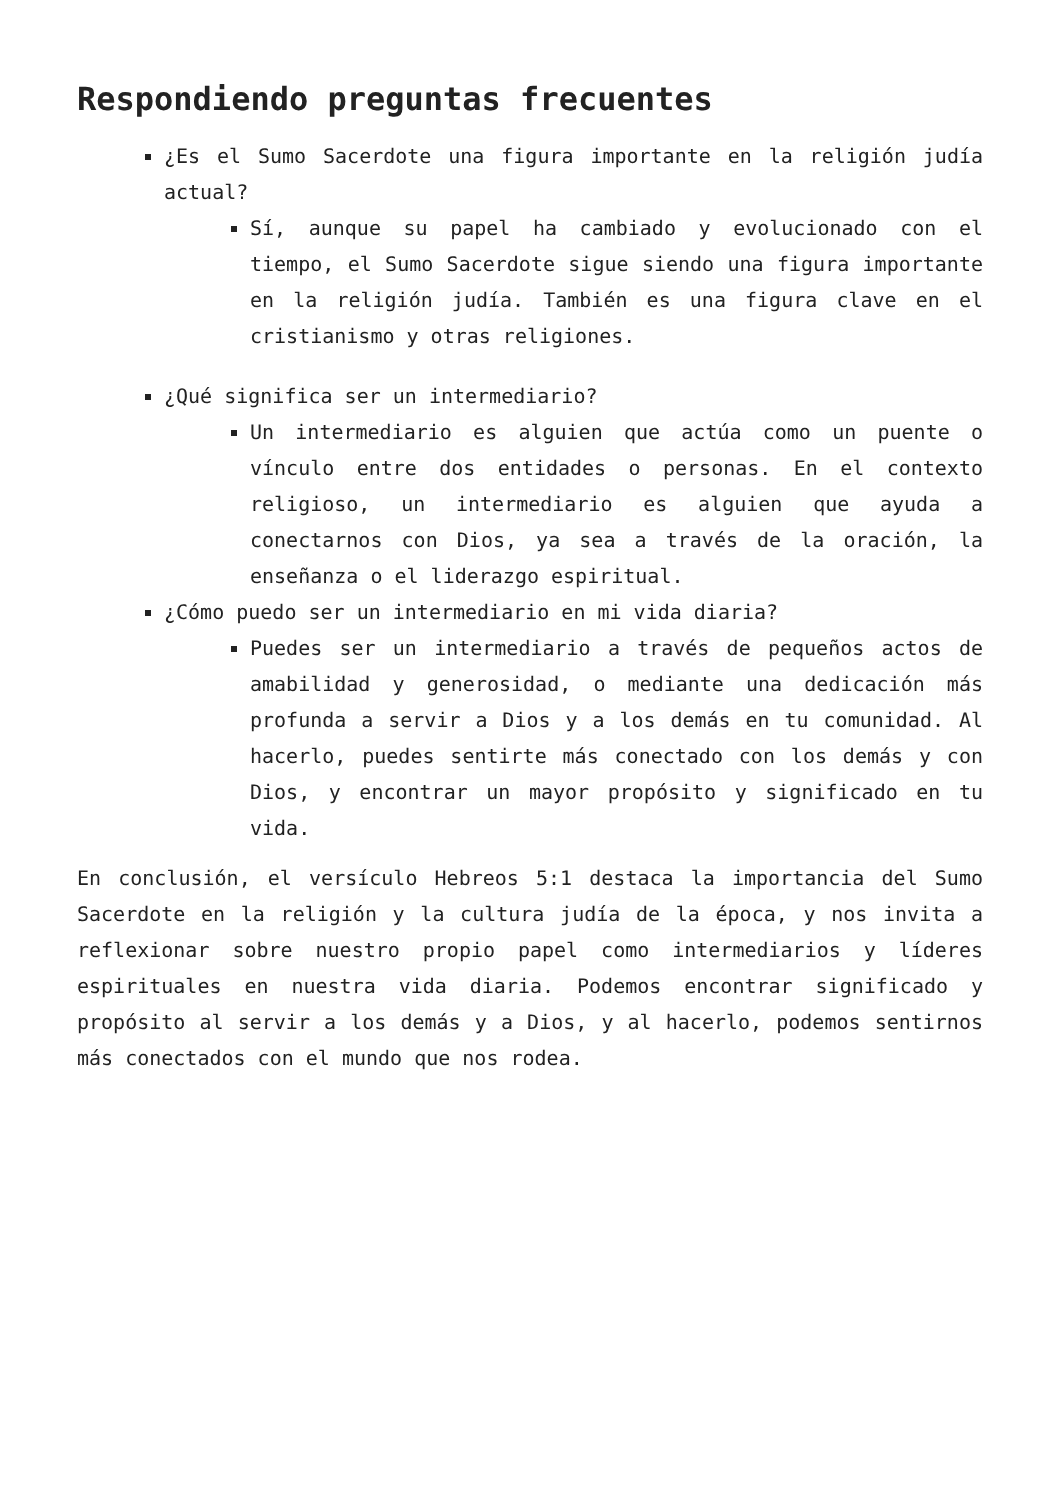Respondiendo preguntas frecuentes
¿Es el Sumo Sacerdote una figura importante en la religión judía actual?
Sí, aunque su papel ha cambiado y evolucionado con el tiempo, el Sumo Sacerdote sigue siendo una figura importante en la religión judía. También es una figura clave en el cristianismo y otras religiones.
¿Qué significa ser un intermediario?
Un intermediario es alguien que actúa como un puente o vínculo entre dos entidades o personas. En el contexto religioso, un intermediario es alguien que ayuda a conectarnos con Dios, ya sea a través de la oración, la enseñanza o el liderazgo espiritual.
¿Cómo puedo ser un intermediario en mi vida diaria?
Puedes ser un intermediario a través de pequeños actos de amabilidad y generosidad, o mediante una dedicación más profunda a servir a Dios y a los demás en tu comunidad. Al hacerlo, puedes sentirte más conectado con los demás y con Dios, y encontrar un mayor propósito y significado en tu vida.
En conclusión, el versículo Hebreos 5:1 destaca la importancia del Sumo Sacerdote en la religión y la cultura judía de la época, y nos invita a reflexionar sobre nuestro propio papel como intermediarios y líderes espirituales en nuestra vida diaria. Podemos encontrar significado y propósito al servir a los demás y a Dios, y al hacerlo, podemos sentirnos más conectados con el mundo que nos rodea.